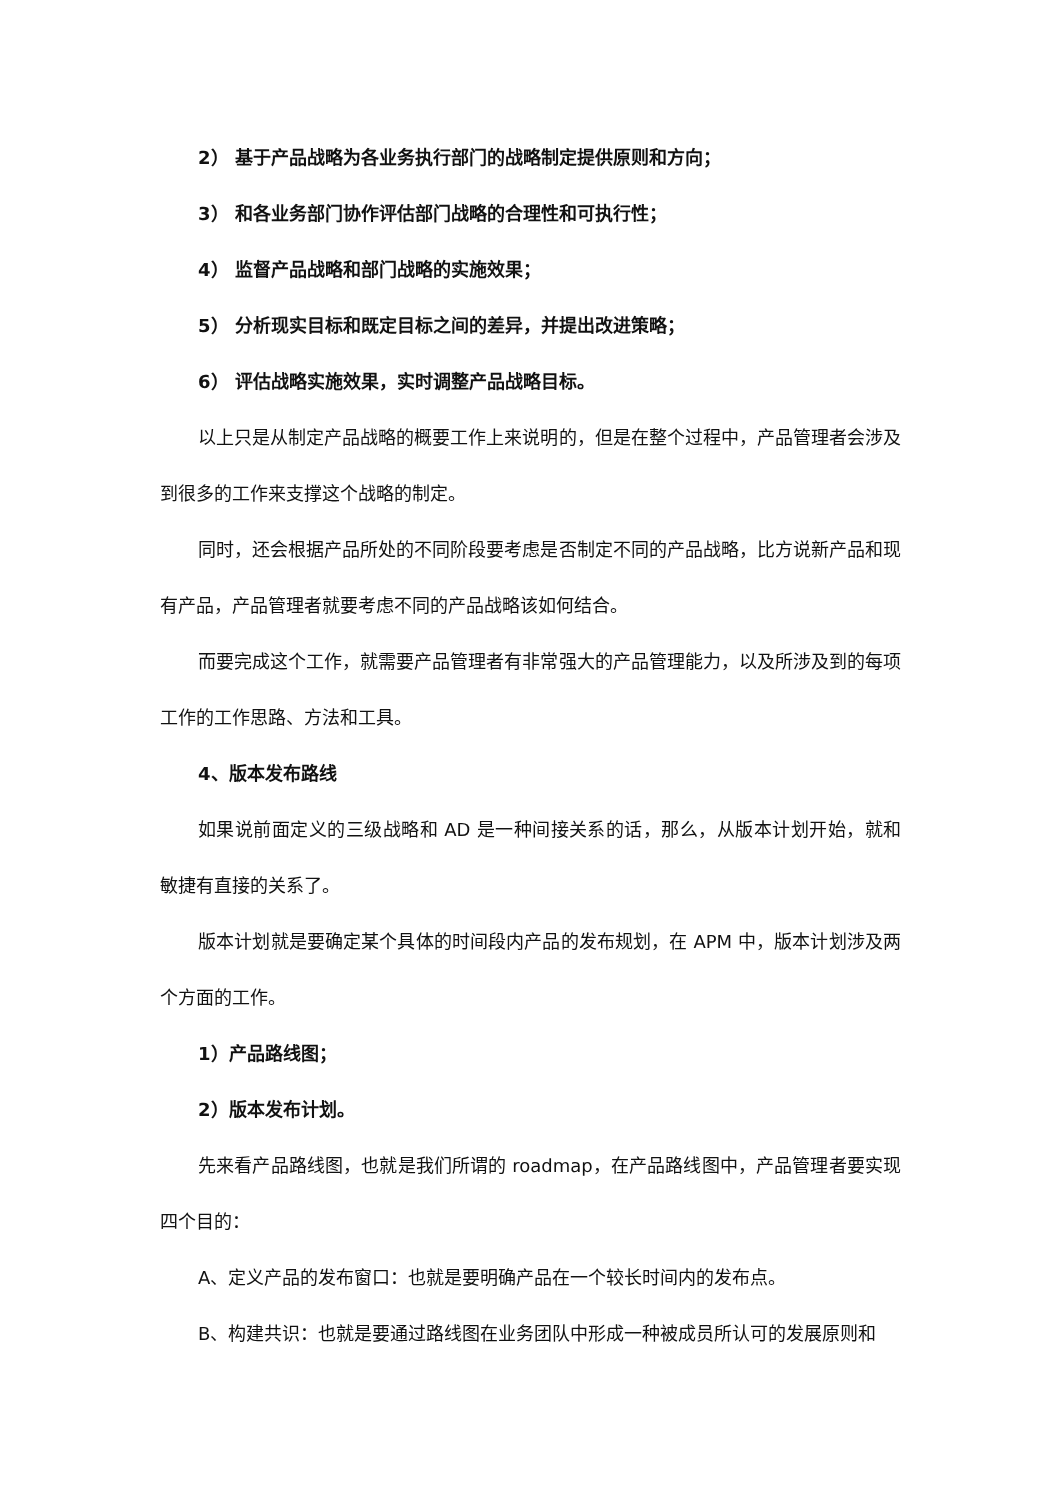2） 基于产品战略为各业务执行部门的战略制定提供原则和方向；
3） 和各业务部门协作评估部门战略的合理性和可执行性；
4） 监督产品战略和部门战略的实施效果；
5） 分析现实目标和既定目标之间的差异，并提出改进策略；
6） 评估战略实施效果，实时调整产品战略目标。
以上只是从制定产品战略的概要工作上来说明的，但是在整个过程中，产品管理者会涉及到很多的工作来支撑这个战略的制定。
同时，还会根据产品所处的不同阶段要考虑是否制定不同的产品战略，比方说新产品和现有产品，产品管理者就要考虑不同的产品战略该如何结合。
而要完成这个工作，就需要产品管理者有非常强大的产品管理能力，以及所涉及到的每项工作的工作思路、方法和工具。
4、版本发布路线
如果说前面定义的三级战略和 AD 是一种间接关系的话，那么，从版本计划开始，就和敏捷有直接的关系了。
版本计划就是要确定某个具体的时间段内产品的发布规划，在 APM 中，版本计划涉及两个方面的工作。
1）产品路线图；
2）版本发布计划。
先来看产品路线图，也就是我们所谓的 roadmap，在产品路线图中，产品管理者要实现四个目的：
A、定义产品的发布窗口：也就是要明确产品在一个较长时间内的发布点。
B、构建共识：也就是要通过路线图在业务团队中形成一种被成员所认可的发展原则和